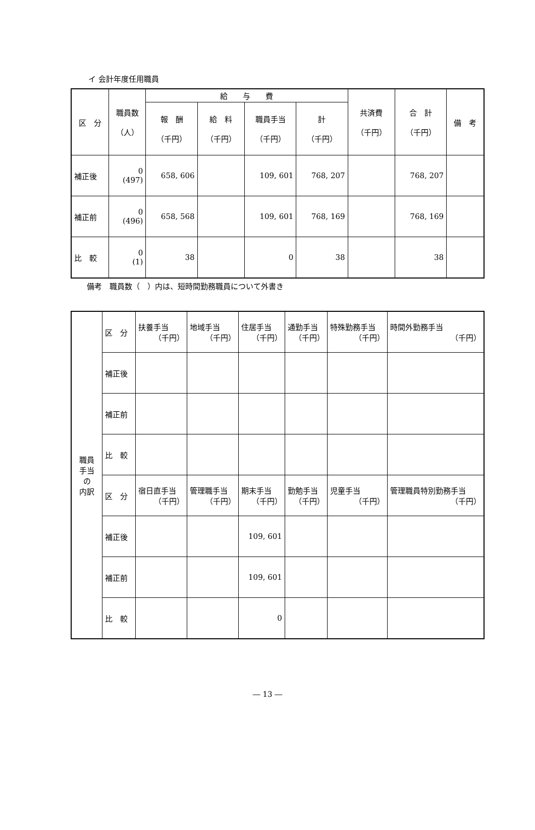イ 会計年度任用職員
| 区 分 | 職員数 （人） | 給 与 費 | | | | 共済費 （千円） | 合 計 （千円） | 備 考 |
| --- | --- | --- | --- | --- | --- | --- | --- | --- |
| | | 報 酬 （千円） | 給 料 （千円） | 職員手当 （千円） | 計 （千円） | | | |
| 補正後 | 0 (497) | 658, 606 | | 109, 601 | 768, 207 | | 768, 207 | |
| 補正前 | 0 (496) | 658, 568 | | 109, 601 | 768, 169 | | 768, 169 | |
| 比 較 | 0 (1) | 38 | | 0 | 38 | | 38 | |
備考　職員数（　）内は、短時間勤務職員について外書き
| 職員 手当 の 内訳 | 区 分 | 扶養手当 （千円） | 地域手当 （千円） | 住居手当 （千円） | 通勤手当 （千円） | 特殊勤務手当 （千円） | 時間外勤務手当 （千円） |
| | 補正後 | | | | | | |
| | 補正前 | | | | | | |
| | 比 較 | | | | | | |
| | 区 分 | 宿日直手当 （千円） | 管理職手当 （千円） | 期末手当 （千円） | 勤勉手当 （千円） | 児童手当 （千円） | 管理職員特別勤務手当 （千円） |
| | 補正後 | | | 109, 601 | | | |
| | 補正前 | | | 109, 601 | | | |
| | 比 較 | | | 0 | | | |
― 13 ―